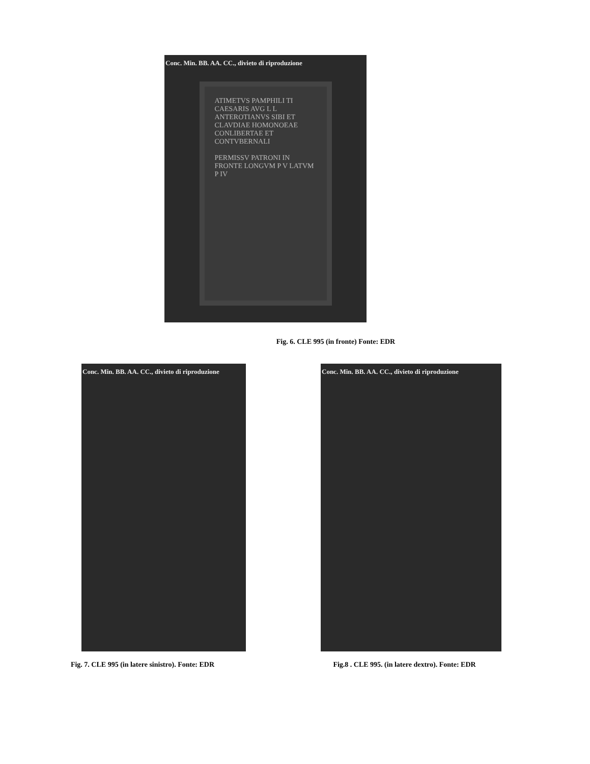Conc. Min. BB. AA. CC., divieto di riproduzione
ATIMETVS PAMPHILI TI CAESARIS AVG L L ANTEROTIANVS SIBI ET CLAVDIAE HOMONOEAE CONLIBERTAE ET CONTVBERNALI
PERMISSV PATRONI IN FRONTE LONGVM P V LATVM P IV
Fig. 6. CLE 995 (in fronte) Fonte: EDR
Conc. Min. BB. AA. CC., divieto di riproduzione
Fig. 7. CLE 995 (in latere sinistro). Fonte: EDR
Conc. Min. BB. AA. CC., divieto di riproduzione
Fig.8 . CLE 995. (in latere dextro). Fonte: EDR